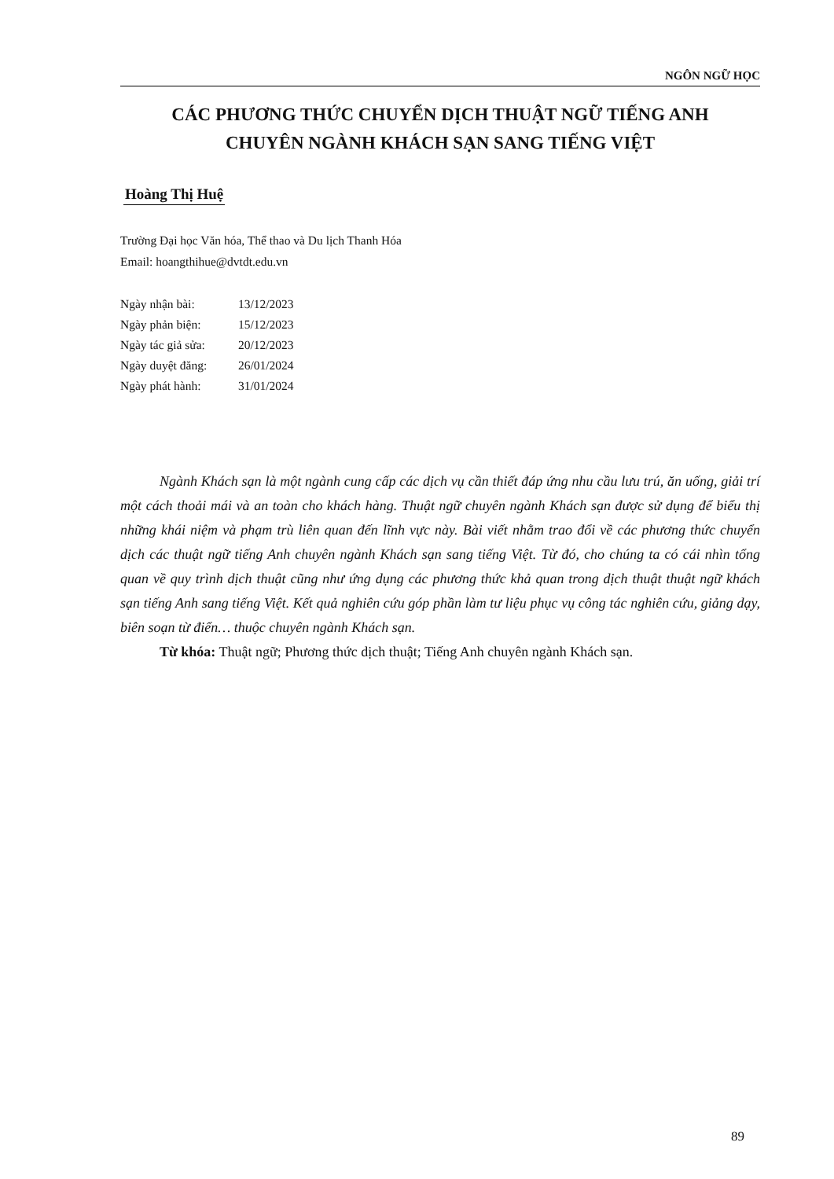NGÔN NGỮ HỌC
CÁC PHƯƠNG THỨC CHUYỂN DỊCH THUẬT NGỮ TIẾNG ANH
CHUYÊN NGÀNH KHÁCH SẠN SANG TIẾNG VIỆT
Hoàng Thị Huệ
Trường Đại học Văn hóa, Thể thao và Du lịch Thanh Hóa
Email: hoangthihue@dvtdt.edu.vn
| Ngày nhận bài: | 13/12/2023 |
| Ngày phản biện: | 15/12/2023 |
| Ngày tác giả sửa: | 20/12/2023 |
| Ngày duyệt đăng: | 26/01/2024 |
| Ngày phát hành: | 31/01/2024 |
Ngành Khách sạn là một ngành cung cấp các dịch vụ cần thiết đáp ứng nhu cầu lưu trú, ăn uống, giải trí một cách thoải mái và an toàn cho khách hàng. Thuật ngữ chuyên ngành Khách sạn được sử dụng để biểu thị những khái niệm và phạm trù liên quan đến lĩnh vực này. Bài viết nhằm trao đổi về các phương thức chuyển dịch các thuật ngữ tiếng Anh chuyên ngành Khách sạn sang tiếng Việt. Từ đó, cho chúng ta có cái nhìn tổng quan về quy trình dịch thuật cũng như ứng dụng các phương thức khả quan trong dịch thuật thuật ngữ khách sạn tiếng Anh sang tiếng Việt. Kết quả nghiên cứu góp phần làm tư liệu phục vụ công tác nghiên cứu, giảng dạy, biên soạn từ điển… thuộc chuyên ngành Khách sạn.
Từ khóa: Thuật ngữ; Phương thức dịch thuật; Tiếng Anh chuyên ngành Khách sạn.
89